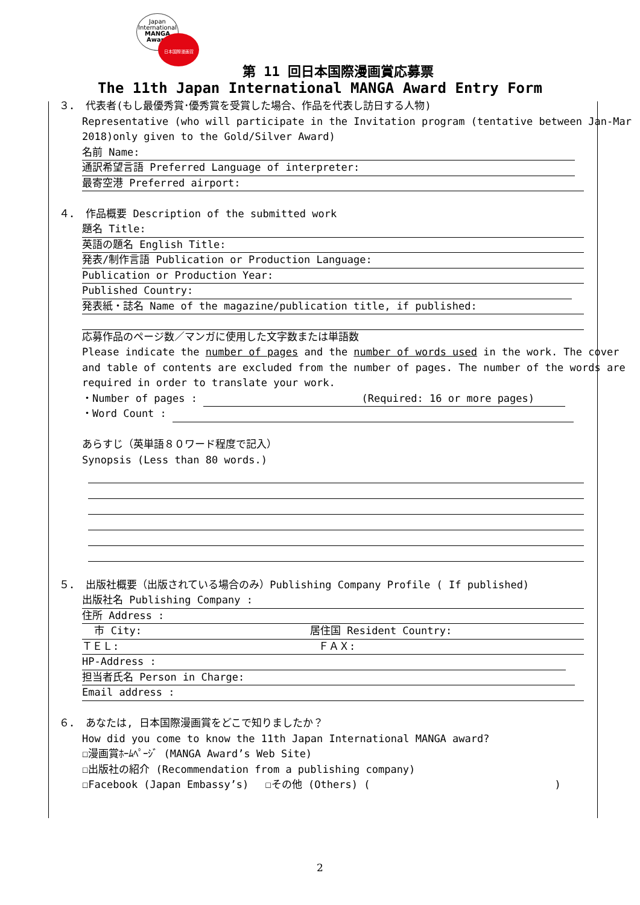Japan
International
MANGA
Award
日本国際漫画賞
第 11 回日本国際漫画賞応募票
The 11th Japan International MANGA Award Entry Form
３． 代表者(もし最優秀賞･優秀賞を受賞した場合、作品を代表し訪日する人物)
Representative (who will participate in the Invitation program (tentative between Jan-Mar
2018)only given to the Gold/Silver Award)
名前 Name:
通訳希望言語 Preferred Language of interpreter:
最寄空港 Preferred airport:
４． 作品概要 Description of the submitted work
題名 Title:
英語の題名 English Title:
発表/制作言語 Publication or Production Language:
Publication or Production Year:
Published Country:
発表紙・誌名 Name of the magazine/publication title, if published:
応募作品のページ数／マンガに使用した文字数または単語数
Please indicate the number of pages and the number of words used in the work. The cover
and table of contents are excluded from the number of pages. The number of the words are
required in order to translate your work.
・Number of pages : (Required: 16 or more pages)
・Word Count :
あらすじ（英単語８０ワード程度で記入）
Synopsis (Less than 80 words.)
５． 出版社概要（出版されている場合のみ）Publishing Company Profile ( If published)
出版社名 Publishing Company :
住所 Address :
市 City: 居住国 Resident Country:
ＴＥＬ: ＦＡＸ:
HP-Address :
担当者氏名 Person in Charge:
Email address :
６． あなたは, 日本国際漫画賞をどこで知りましたか？
How did you come to know the 11th Japan International MANGA award?
☐漫画賞ﾎｰﾑﾍﾟｰｼﾞ (MANGA Award’s Web Site)
☐出版社の紹介 (Recommendation from a publishing company)
☐Facebook (Japan Embassy’s)　 ☐その他 (Others) (　　　　　　　　　　　　　　　　　　)
2